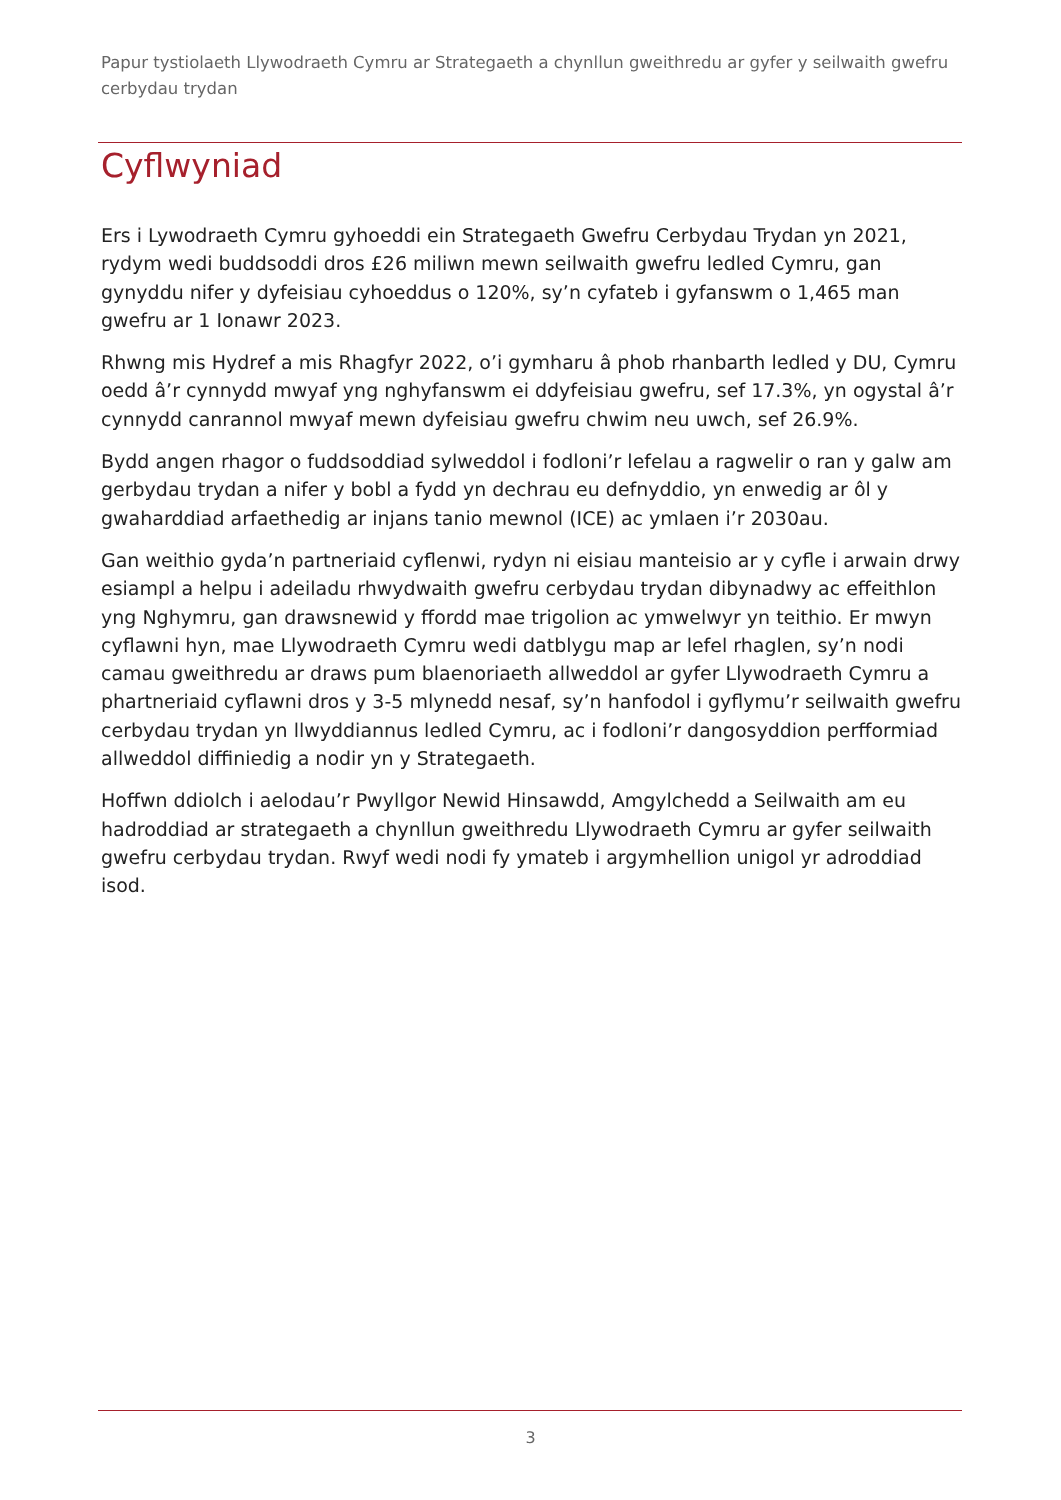Papur tystiolaeth Llywodraeth Cymru ar Strategaeth a chynllun gweithredu ar gyfer y seilwaith gwefru cerbydau trydan
Cyflwyniad
Ers i Lywodraeth Cymru gyhoeddi ein Strategaeth Gwefru Cerbydau Trydan yn 2021, rydym wedi buddsoddi dros £26 miliwn mewn seilwaith gwefru ledled Cymru, gan gynyddu nifer y dyfeisiau cyhoeddus o 120%, sy’n cyfateb i gyfanswm o 1,465 man gwefru ar 1 Ionawr 2023.
Rhwng mis Hydref a mis Rhagfyr 2022, o’i gymharu â phob rhanbarth ledled y DU, Cymru oedd â’r cynnydd mwyaf yng nghyfanswm ei ddyfeisiau gwefru, sef 17.3%, yn ogystal â’r cynnydd canrannol mwyaf mewn dyfeisiau gwefru chwim neu uwch, sef 26.9%.
Bydd angen rhagor o fuddsoddiad sylweddol i fodloni’r lefelau a ragwelir o ran y galw am gerbydau trydan a nifer y bobl a fydd yn dechrau eu defnyddio, yn enwedig ar ôl y gwaharddiad arfaethedig ar injans tanio mewnol (ICE) ac ymlaen i’r 2030au.
Gan weithio gyda’n partneriaid cyflenwi, rydyn ni eisiau manteisio ar y cyfle i arwain drwy esiampl a helpu i adeiladu rhwydwaith gwefru cerbydau trydan dibynadwy ac effeithlon yng Nghymru, gan drawsnewid y ffordd mae trigolion ac ymwelwyr yn teithio. Er mwyn cyflawni hyn, mae Llywodraeth Cymru wedi datblygu map ar lefel rhaglen, sy’n nodi camau gweithredu ar draws pum blaenoriaeth allweddol ar gyfer Llywodraeth Cymru a phartneriaid cyflawni dros y 3-5 mlynedd nesaf, sy’n hanfodol i gyflymu’r seilwaith gwefru cerbydau trydan yn llwyddiannus ledled Cymru, ac i fodloni’r dangosyddion perfformiad allweddol diffiniedig a nodir yn y Strategaeth.
Hoffwn ddiolch i aelodau’r Pwyllgor Newid Hinsawdd, Amgylchedd a Seilwaith am eu hadroddiad ar strategaeth a chynllun gweithredu Llywodraeth Cymru ar gyfer seilwaith gwefru cerbydau trydan. Rwyf wedi nodi fy ymateb i argymhellion unigol yr adroddiad isod.
3